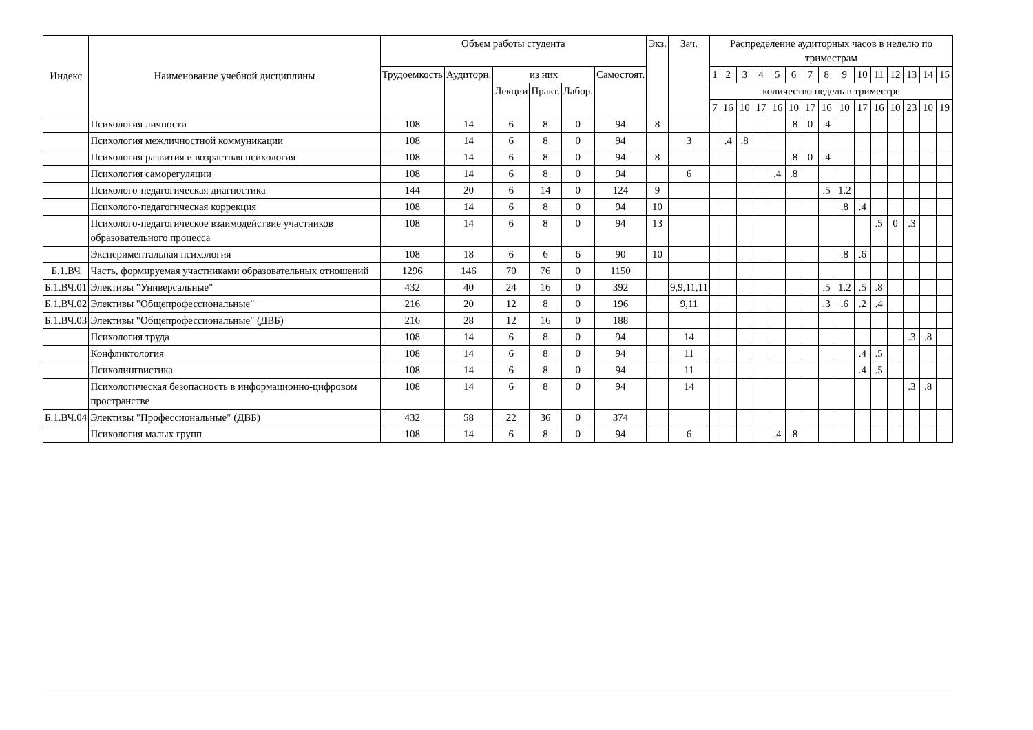| Индекс | Наименование учебной дисциплины | Объем работы студента | | | | | | Экз. | Зач. | Распределение аудиторных часов в неделю по триместрам | | | | | | | | | | | | | | |
| --- | --- | --- | --- | --- | --- | --- | --- | --- | --- | --- | --- | --- | --- | --- | --- | --- | --- | --- | --- | --- | --- | --- | --- | --- |
| | | Трудоемкость | Аудиторн. | из них | | | Самостоят. | | | 1 | 2 | 3 | 4 | 5 | 6 | 7 | 8 | 9 | 10 | 11 | 12 | 13 | 14 | 15 |
| | | | | Лекции | Практ. | Лабор. | | | | количество недель в триместре | | | | | | | | | | | | | | |
| | | | | | | | | | | 7 | 16 | 10 | 17 | 16 | 10 | 17 | 16 | 10 | 17 | 16 | 10 | 23 | 10 | 19 |
| | Психология личности | 108 | 14 | 6 | 8 | 0 | 94 | 8 | | | | | | | .8 | 0 | .4 | | | | | | | |
| | Психология межличностной коммуникации | 108 | 14 | 6 | 8 | 0 | 94 | | 3 | | .4 | .8 | | | | | | | | | | | | |
| | Психология развития и возрастная психология | 108 | 14 | 6 | 8 | 0 | 94 | 8 | | | | | | | .8 | 0 | .4 | | | | | | | |
| | Психология саморегуляции | 108 | 14 | 6 | 8 | 0 | 94 | | 6 | | | | | .4 | .8 | | | | | | | | | |
| | Психолого-педагогическая диагностика | 144 | 20 | 6 | 14 | 0 | 124 | 9 | | | | | | | | | .5 | 1.2 | | | | | | |
| | Психолого-педагогическая коррекция | 108 | 14 | 6 | 8 | 0 | 94 | 10 | | | | | | | | | | .8 | .4 | | | | | |
| | Психолого-педагогическое взаимодействие участников образовательного процесса | 108 | 14 | 6 | 8 | 0 | 94 | 13 | | | | | | | | | | | | .5 | 0 | .3 | | |
| | Экспериментальная психология | 108 | 18 | 6 | 6 | 6 | 90 | 10 | | | | | | | | | | .8 | .6 | | | | | |
| Б.1.ВЧ | Часть, формируемая участниками образовательных отношений | 1296 | 146 | 70 | 76 | 0 | 1150 | | | | | | | | | | | | | | | | | |
| Б.1.ВЧ.01 | Элективы "Универсальные" | 432 | 40 | 24 | 16 | 0 | 392 | | 9,9,11,11 | | | | | | | | .5 | 1.2 | .5 | .8 | | | | |
| Б.1.ВЧ.02 | Элективы "Общепрофессиональные" | 216 | 20 | 12 | 8 | 0 | 196 | | 9,11 | | | | | | | | .3 | .6 | .2 | .4 | | | | |
| Б.1.ВЧ.03 | Элективы "Общепрофессиональные" (ДВБ) | 216 | 28 | 12 | 16 | 0 | 188 | | | | | | | | | | | | | | | | | |
| | Психология труда | 108 | 14 | 6 | 8 | 0 | 94 | | 14 | | | | | | | | | | | | | .3 | .8 | |
| | Конфликтология | 108 | 14 | 6 | 8 | 0 | 94 | | 11 | | | | | | | | | | .4 | .5 | | | | |
| | Психолингвистика | 108 | 14 | 6 | 8 | 0 | 94 | | 11 | | | | | | | | | | .4 | .5 | | | | |
| | Психологическая безопасность в информационно-цифровом пространстве | 108 | 14 | 6 | 8 | 0 | 94 | | 14 | | | | | | | | | | | | | .3 | .8 | |
| Б.1.ВЧ.04 | Элективы "Профессиональные" (ДВБ) | 432 | 58 | 22 | 36 | 0 | 374 | | | | | | | | | | | | | | | | | |
| | Психология малых групп | 108 | 14 | 6 | 8 | 0 | 94 | | 6 | | | | | .4 | .8 | | | | | | | | | |